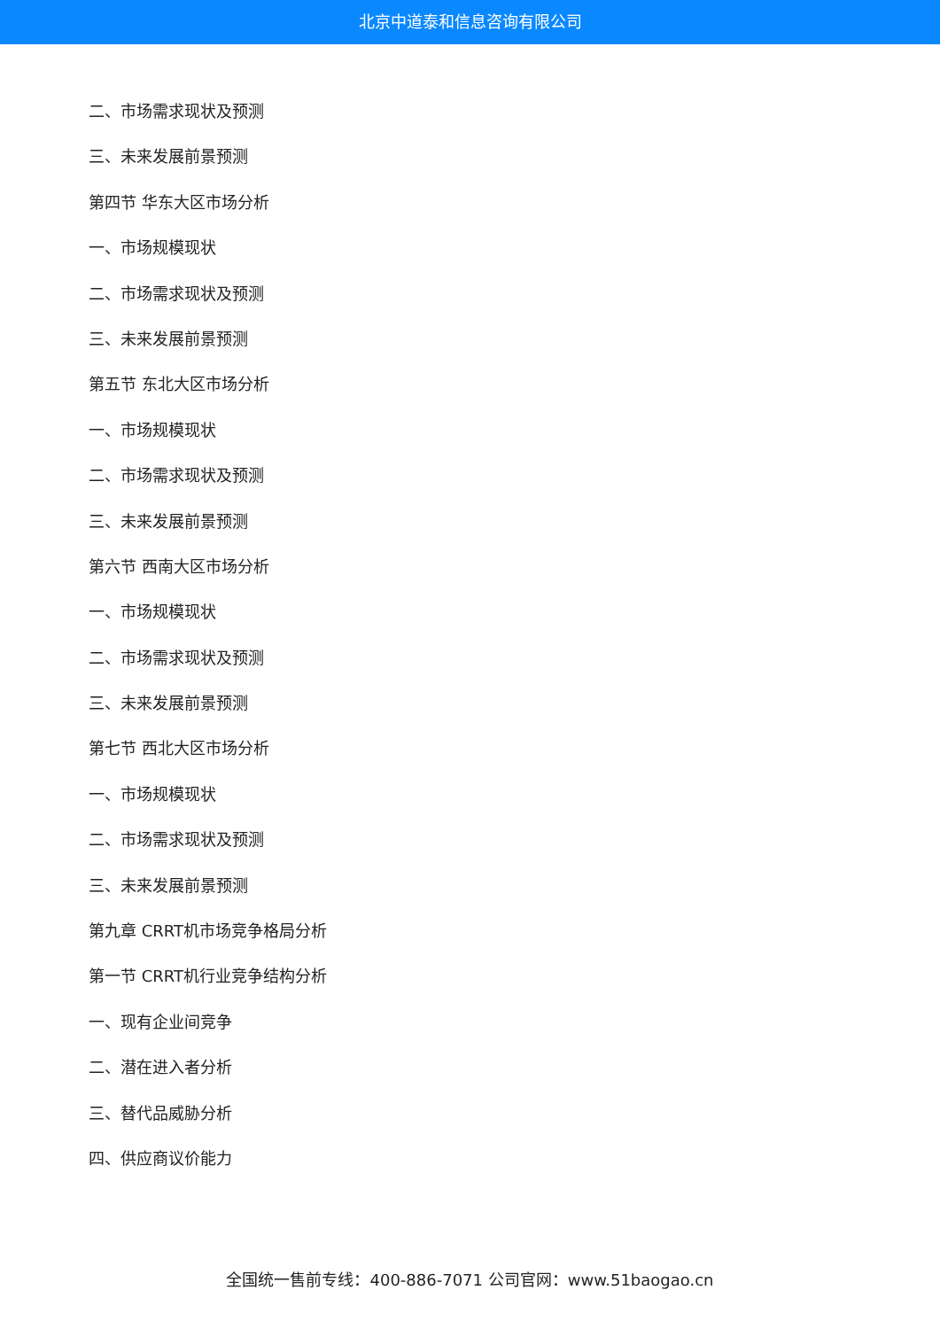北京中道泰和信息咨询有限公司
二、市场需求现状及预测
三、未来发展前景预测
第四节 华东大区市场分析
一、市场规模现状
二、市场需求现状及预测
三、未来发展前景预测
第五节 东北大区市场分析
一、市场规模现状
二、市场需求现状及预测
三、未来发展前景预测
第六节 西南大区市场分析
一、市场规模现状
二、市场需求现状及预测
三、未来发展前景预测
第七节 西北大区市场分析
一、市场规模现状
二、市场需求现状及预测
三、未来发展前景预测
第九章 CRRT机市场竞争格局分析
第一节 CRRT机行业竞争结构分析
一、现有企业间竞争
二、潜在进入者分析
三、替代品威胁分析
四、供应商议价能力
全国统一售前专线：400-886-7071 公司官网：www.51baogao.cn